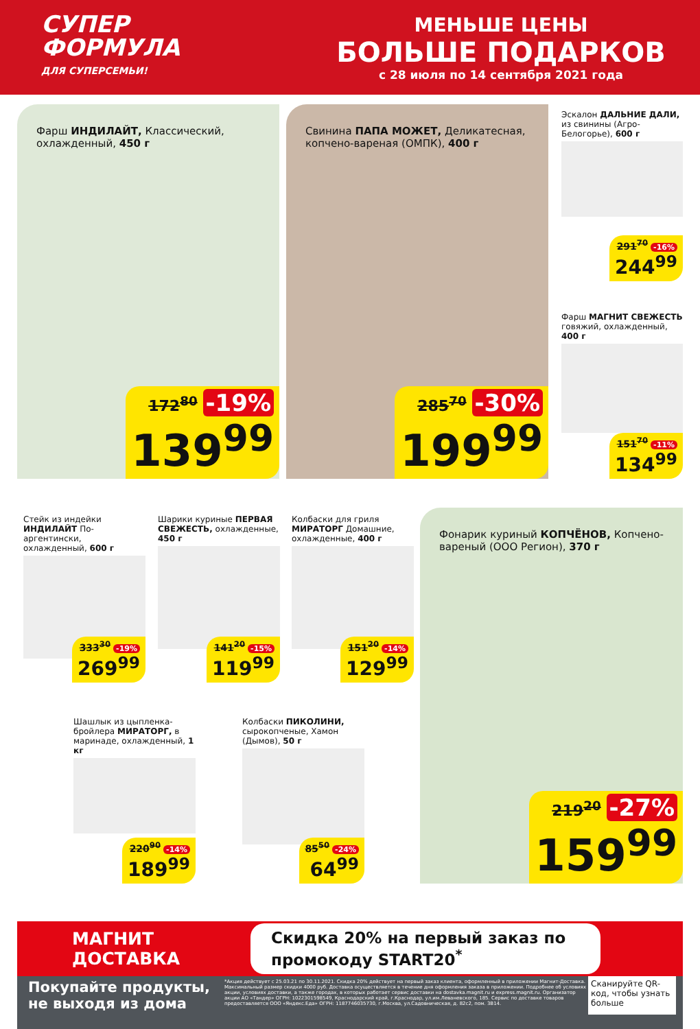СУПЕР
ФОРМУЛА
ДЛЯ СУПЕРСЕМЬИ!
МЕНЬШЕ ЦЕНЫ
БОЛЬШЕ ПОДАРКОВ
с 28 июля по 14 сентября 2021 года
Фарш ИНДИЛАЙТ, Классический, охлажденный, 450 г
172<sup>80</sup> -19%
139<sup>99</sup>
Свинина ПАПА МОЖЕТ, Деликатесная, копчено-вареная (ОМПК), 400 г
285<sup>70</sup> -30%
199<sup>99</sup>
Эскалон ДАЛЬНИЕ ДАЛИ, из свинины (Агро-Белогорье), 600 г
291<sup>70</sup> -16%
244<sup>99</sup>
Фарш МАГНИТ СВЕЖЕСТЬ говяжий, охлажденный, 400 г
151<sup>70</sup> -11%
134<sup>99</sup>
Стейк из индейки ИНДИЛАЙТ По-аргентински, охлажденный, 600 г
333<sup>30</sup> -19%
269<sup>99</sup>
Шарики куриные ПЕРВАЯ СВЕЖЕСТЬ, охлажденные, 450 г
141<sup>20</sup> -15%
119<sup>99</sup>
Колбаски для гриля МИРАТОРГ Домашние, охлажденные, 400 г
151<sup>20</sup> -14%
129<sup>99</sup>
Фонарик куриный КОПЧЁНОВ, Копчено-вареный (ООО Регион), 370 г
219<sup>20</sup> -27%
159<sup>99</sup>
Шашлык из цыпленка-бройлера МИРАТОРГ, в маринаде, охлажденный, 1 кг
220<sup>90</sup> -14%
189<sup>99</sup>
Колбаски ПИКОЛИНИ, сырокопченые, Хамон (Дымов), 50 г
85<sup>50</sup> -24%
64<sup>99</sup>
МАГНИТ
ДОСТАВКА
Скидка 20% на первый заказ по промокоду START20<sup>*</sup>
Покупайте продукты, не выходя из дома
*Акция действует с 25.03.21 по 30.11.2021. Скидка 20% действует на первый заказ клиента, оформленный в приложении Магнит-Доставка. Максимальный размер скидки 4000 руб. Доставка осуществляется в течение дня оформления заказа в приложении. Подробнее об условиях акции, условиях доставки, а также городах, в которых работает сервис доставки на dostavka.magnit.ru и express.magnit.ru. Организатор акции АО «Тандер» ОГРН: 1022301598549, Краснодарский край, г.Краснодар, ул.им.Леваневского, 185. Сервис по доставке товаров предоставляется ООО «Яндекс.Еда» ОГРН: 1187746035730, г.Москва, ул.Садовническая, д. 82с2, пом. 3В14.
Сканируйте QR-код, чтобы узнать больше